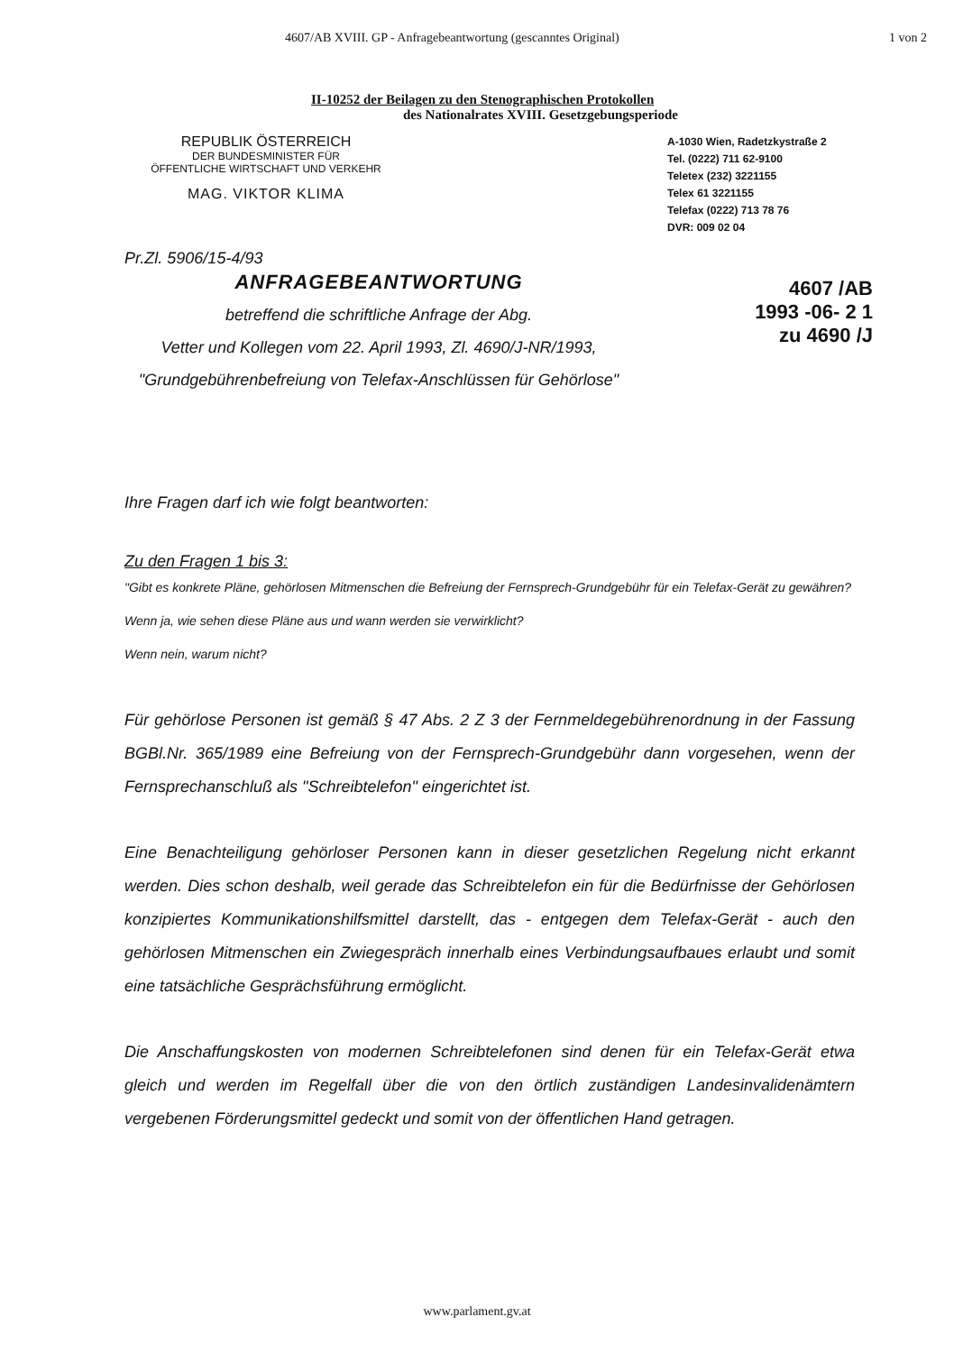4607/AB XVIII. GP - Anfragebeantwortung (gescanntes Original) 1 von 2
II-10252 der Beilagen zu den Stenographischen Protokollen
des Nationalrates XVIII. Gesetzgebungsperiode
REPUBLIK ÖSTERREICH
DER BUNDESMINISTER FÜR
ÖFFENTLICHE WIRTSCHAFT UND VERKEHR
MAG. VIKTOR KLIMA
A-1030 Wien, Radetzkystraße 2
Tel. (0222) 711 62-9100
Teletex (232) 3221155
Telex 61 3221155
Telefax (0222) 713 78 76
DVR: 009 02 04
Pr.Zl. 5906/15-4/93
4607 /AB
1993 -06- 2 1
zu 4690 /J
ANFRAGEBEANTWORTUNG
betreffend die schriftliche Anfrage der Abg.
Vetter und Kollegen vom 22. April 1993, Zl. 4690/J-NR/1993,
"Grundgebührenbefreiung von Telefax-Anschlüssen für Gehörlose"
Ihre Fragen darf ich wie folgt beantworten:
Zu den Fragen 1 bis 3:
"Gibt es konkrete Pläne, gehörlosen Mitmenschen die Befreiung der Fernsprech-Grundgebühr für ein Telefax-Gerät zu gewähren?
Wenn ja, wie sehen diese Pläne aus und wann werden sie verwirklicht?
Wenn nein, warum nicht?
Für gehörlose Personen ist gemäß § 47 Abs. 2 Z 3 der Fernmeldegebührenordnung in der Fassung BGBl.Nr. 365/1989 eine Befreiung von der Fernsprech-Grundgebühr dann vorgesehen, wenn der Fernsprechanschluß als "Schreibtelefon" eingerichtet ist.
Eine Benachteiligung gehörloser Personen kann in dieser gesetzlichen Regelung nicht erkannt werden. Dies schon deshalb, weil gerade das Schreibtelefon ein für die Bedürfnisse der Gehörlosen konzipiertes Kommunikationshilfsmittel darstellt, das - entgegen dem Telefax-Gerät - auch den gehörlosen Mitmenschen ein Zwiegespräch innerhalb eines Verbindungsaufbaues erlaubt und somit eine tatsächliche Gesprächsführung ermöglicht.
Die Anschaffungskosten von modernen Schreibtelefonen sind denen für ein Telefax-Gerät etwa gleich und werden im Regelfall über die von den örtlich zuständigen Landesinvalidenämtern vergebenen Förderungsmittel gedeckt und somit von der öffentlichen Hand getragen.
www.parlament.gv.at